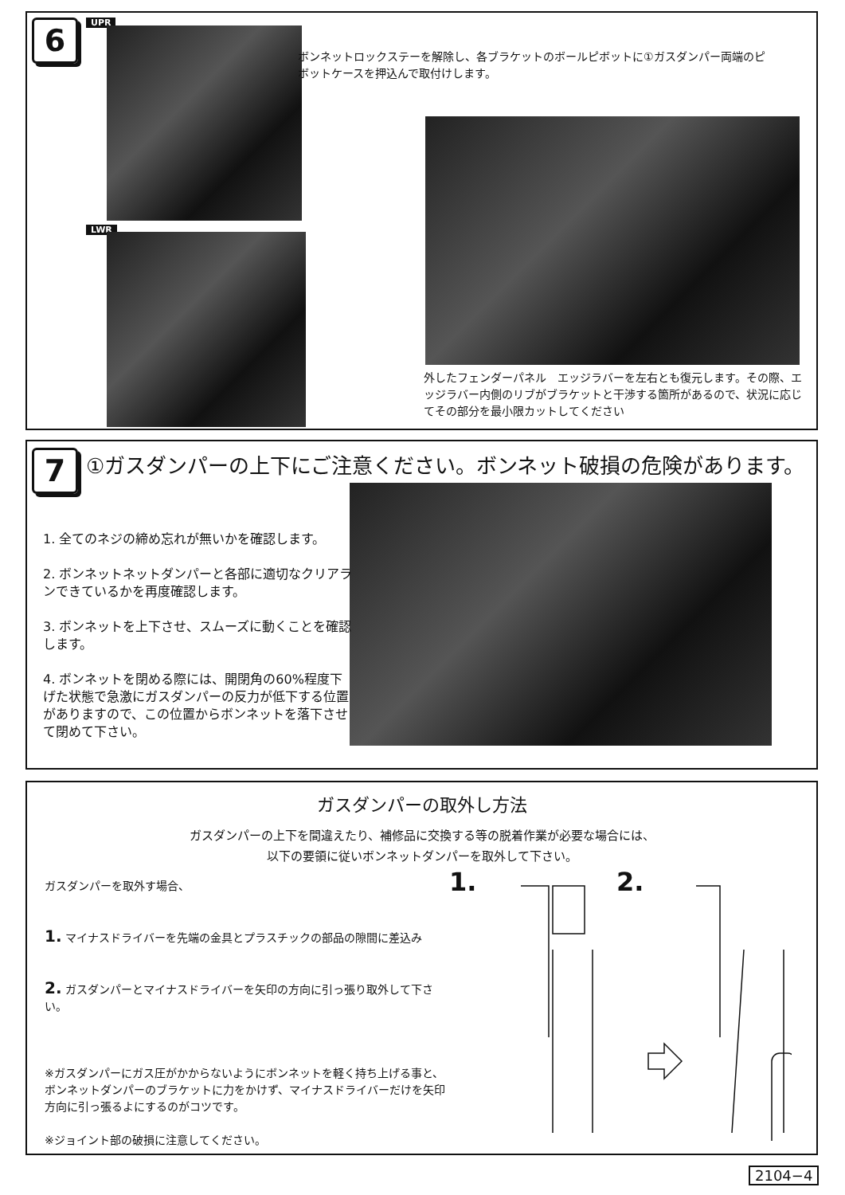6 UPR
LWR
ボンネットロックステーを解除し、各ブラケットのボールピボットに①ガスダンパー両端のピボットケースを押込んで取付けします。
外したフェンダーパネル　エッジラバーを左右とも復元します。その際、エッジラバー内側のリブがブラケットと干渉する箇所があるので、状況に応じてその部分を最小限カットしてください
7
①ガスダンパーの上下にご注意ください。ボンネット破損の危険があります。
1. 全てのネジの締め忘れが無いかを確認します。
2. ボンネットネットダンパーと各部に適切なクリアランできているかを再度確認します。
3. ボンネットを上下させ、スムーズに動くことを確認します。
4. ボンネットを閉める際には、開閉角の60%程度下げた状態で急激にガスダンパーの反力が低下する位置がありますので、この位置からボンネットを落下させて閉めて下さい。
ガスダンパーの取外し方法
ガスダンパーの上下を間違えたり、補修品に交換する等の脱着作業が必要な場合には、
以下の要領に従いボンネットダンパーを取外して下さい。
ガスダンパーを取外す場合、
1. マイナスドライバーを先端の金具とプラスチックの部品の隙間に差込み
2. ガスダンパーとマイナスドライバーを矢印の方向に引っ張り取外して下さい。
※ガスダンパーにガス圧がかからないようにボンネットを軽く持ち上げる事と、ボンネットダンパーのブラケットに力をかけず、マイナスドライバーだけを矢印方向に引っ張るよにするのがコツです。
※ジョイント部の破損に注意してください。
1. 2.
2104−4